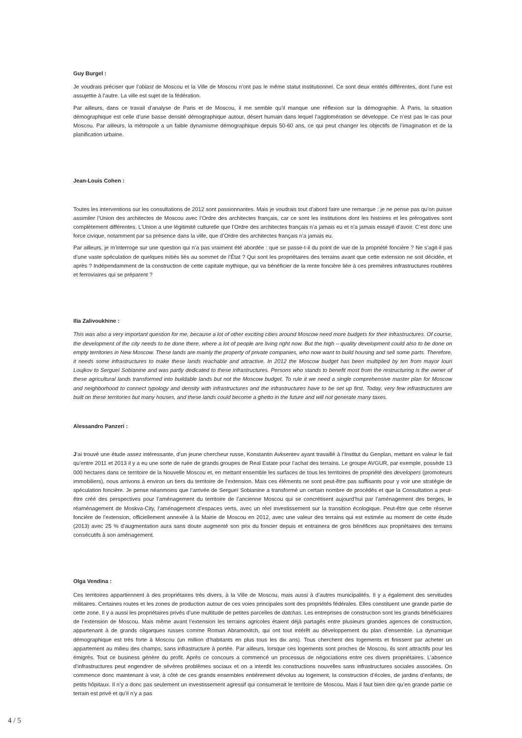Guy Burgel :
Je voudrais préciser que l’oblast de Moscou et la Ville de Moscou n’ont pas le même statut institutionnel. Ce sont deux entités différentes, dont l’une est assujettie à l’autre. La ville est sujet de la fédération.
Par ailleurs, dans ce travail d’analyse de Paris et de Moscou, il me semble qu’il manque une réflexion sur la démographie. À Paris, la situation démographique est celle d’une basse densité démographique autour, désert humain dans lequel l’agglomération se développe. Ce n’est pas le cas pour Moscou. Par ailleurs, la métropole a un faible dynamisme démographique depuis 50-60 ans, ce qui peut changer les objectifs de l’imagination et de la planification urbaine.
Jean-Louis Cohen :
Toutes les interventions sur les consultations de 2012 sont passionnantes. Mais je voudrais tout d’abord faire une remarque : je ne pense pas qu’on puisse assimiler l’Union des architectes de Moscou avec l’Ordre des architectes français, car ce sont les institutions dont les histoires et les prérogatives sont complètement différentes. L’Union a une légitimité culturelle que l’Ordre des architectes français n’a jamais eu et n’a jamais essayé d’avoir. C’est donc une force civique, notamment par sa présence dans la ville, que d’Ordre des architectes français n’a jamais eu.
Par ailleurs, je m’interroge sur une question qui n’a pas vraiment été abordée : que se passe-t-il du point de vue de la propriété foncière ? Ne s’agit-il pas d’une vaste spéculation de quelques initiés liés au sommet de l’État ? Qui sont les propriétaires des terrains avant que cette extension ne soit décidée, et après ? Indépendamment de la construction de cette capitale mythique, qui va bénéficier de la rente foncière liée à ces premières infrastructures routières et ferroviaires qui se préparent ?
Ilïa Zalivoukhine :
This was also a very important question for me, because a lot of other exciting cities around Moscow need more budgets for their infrastructures. Of course, the development of the city needs to be done there, where a lot of people are living right now. But the high – quality development could also to be done on empty territories in New Moscow. These lands are mainly the property of private companies, who now want to build housing and sell some parts. Therefore, it needs some infrastructures to make these lands reachable and attractive. In 2012 the Moscow budget has been multiplied by ten from mayor Iouri Loujkov to Sergueï Sobianine and was partly dedicated to these infrastructures. Persons who stands to benefit most from the restructuring is the owner of these agricultural lands transformed into buildable lands but not the Moscow budget. To rule it we need a single comprehensive master plan for Moscow and neighborhood to connect typology and density with infrastructures and the infrastructures have to be set up first. Today, very few infrastructures are built on these territories but many houses, and these lands could become a ghetto in the future and will not generate many taxes.
Alessandro Panzeri :
J‘ai trouvé une étude assez intéressante, d’un jeune chercheur russe, Konstantin Avksentev ayant travaillé à l’Institut du Genplan, mettant en valeur le fait qu’entre 2011 et 2013 il y a eu une sorte de ruée de grands groupes de Real Estate pour l’achat des terrains. Le groupe AVGUR, par exemple, possède 13 000 hectares dans ce territoire de la Nouvelle Moscou et, en mettant ensemble les surfaces de tous les territoires de propriété des developers (promoteurs immobiliers), nous arrivons à environ un tiers du territoire de l’extension. Mais ces éléments ne sont peut-être pas suffisants pour y voir une stratégie de spéculation foncière. Je pense néanmoins que l’arrivée de Sergueï Sobianine a transformé un certain nombre de procédés et que la Consultation a peut-être créé des perspectives pour l’aménagement du territoire de l’ancienne Moscou qui se concrétisent aujourd’hui par l’aménagement des berges, le réaménagement de Moskva-City, l’aménagement d’espaces verts, avec un réel investissement sur la transition écologique. Peut-être que cette réserve foncière de l’extension, officiellement annexée à la Mairie de Moscou en 2012, avec une valeur des terrains qui est estimée au moment de cette étude (2013) avec 25 % d’augmentation aura sans doute augmenté son prix du foncier depuis et entrainera de gros bénéfices aux propriétaires des terrains consécutifs à son aménagement.
Olga Vendina :
Ces territoires appartiennent à des propriétaires très divers, à la Ville de Moscou, mais aussi à d’autres municipalités. Il y a également des servitudes militaires. Certaines routes et les zones de production autour de ces voies principales sont des propriétés fédérales. Elles constituent une grande partie de cette zone. Il y a aussi les propriétaires privés d’une multitude de petites parcelles de datchas. Les entreprises de construction sont les grands bénéficiaires de l’extension de Moscou. Mais même avant l’extension les terrains agricoles étaient déjà partagés entre plusieurs grandes agences de construction, appartenant à de grands oligarques russes comme Roman Abramovitch, qui ont tout intérêt au développement du plan d’ensemble. La dynamique démographique est très forte à Moscou (un million d’habitants en plus tous les dix ans). Tous cherchent des logements et finissent par acheter un appartement au milieu des champs, sans infrastructure à portée. Par ailleurs, lorsque ces logements sont proches de Moscou, ils sont attractifs pour les émigrés. Tout ce business génère du profit. Après ce concours a commencé un processus de négociations entre ces divers propriétaires. L’absence d’infrastructures peut engendrer de sévères problèmes sociaux et on a interdit les constructions nouvelles sans infrastructures sociales associées. On commence donc maintenant à voir, à côté de ces grands ensembles entièrement dévolus au logement, la construction d’écoles, de jardins d’enfants, de petits hôpitaux. Il n’y a donc pas seulement un investissement agressif qui consumerait le territoire de Moscou. Mais il faut bien dire qu’en grande partie ce terrain est privé et qu’il n’y a pas
4 / 5